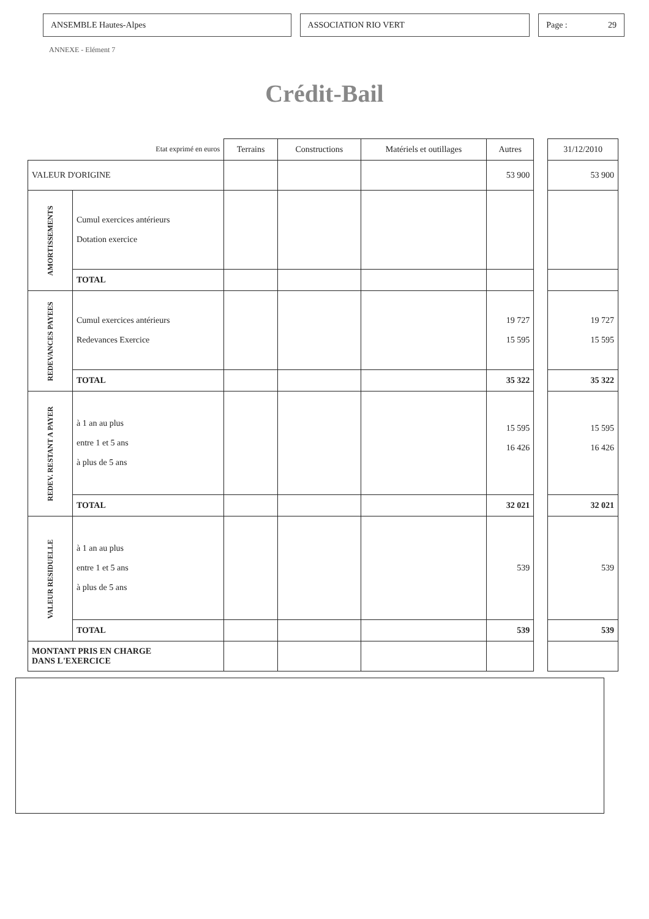ANSEMBLE Hautes-Alpes ASSOCIATION RIO VERT Page : 29
ANNEXE - Elément 7
Crédit-Bail
| Etat exprimé en euros | | Terrains | Constructions | Matériels et outillages | Autres | | 31/12/2010 |
| VALEUR D'ORIGINE | | | | | 53 900 | | 53 900 |
| AMORTISSEMENTS | Cumul exercices antérieurs Dotation exercice | | | | | | |
| | TOTAL | | | | | | |
| REDEVANCES PAYEES | Cumul exercices antérieurs Redevances Exercice | | | | 19 727 15 595 | | 19 727 15 595 |
| | TOTAL | | | | 35 322 | | 35 322 |
| REDEV. RESTANT A PAYER | à 1 an au plus entre 1 et 5 ans à plus de 5 ans | | | | 15 595 16 426 | | 15 595 16 426 |
| | TOTAL | | | | 32 021 | | 32 021 |
| VALEUR RESIDUELLE | à 1 an au plus entre 1 et 5 ans à plus de 5 ans | | | | 539 | | 539 |
| | TOTAL | | | | 539 | | 539 |
| MONTANT PRIS EN CHARGE DANS L'EXERCICE | | | | | | | |